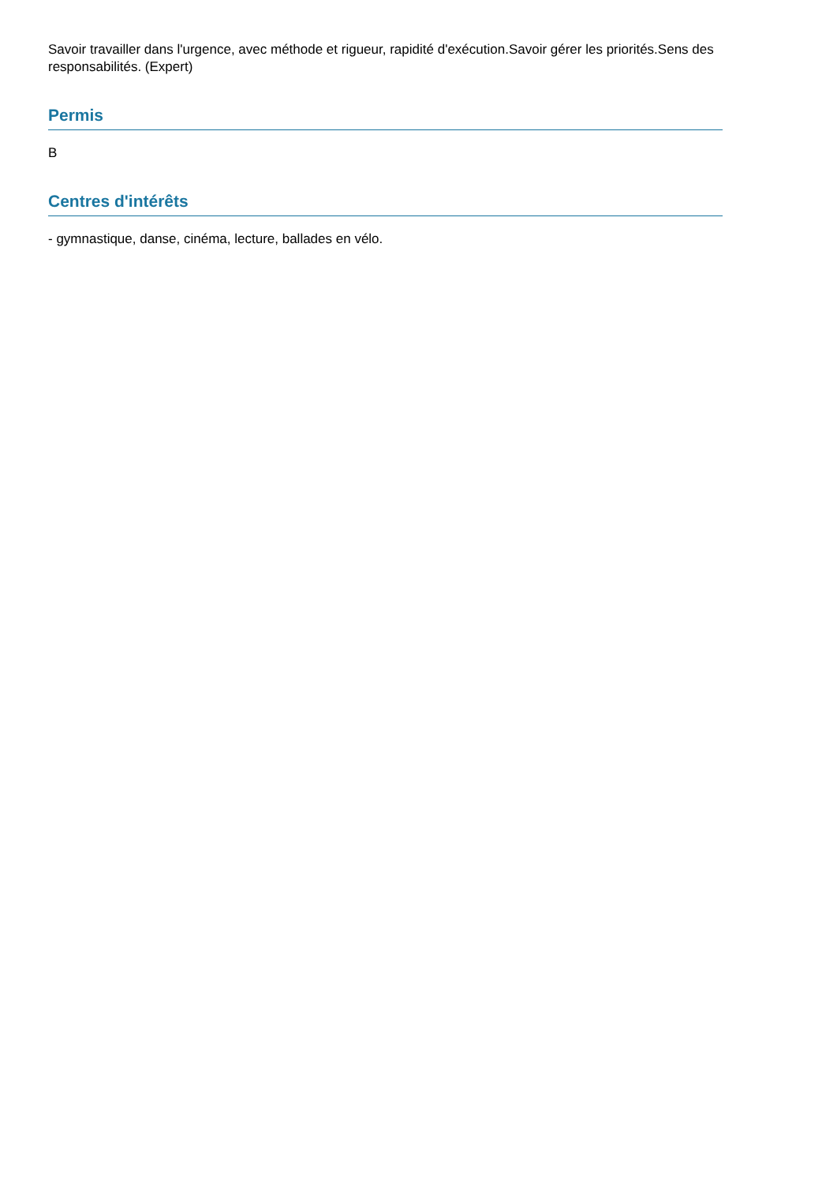Savoir travailler dans l'urgence, avec méthode et rigueur, rapidité d'exécution.Savoir gérer les priorités.Sens des responsabilités. (Expert)
Permis
B
Centres d'intérêts
- gymnastique, danse, cinéma, lecture, ballades en vélo.